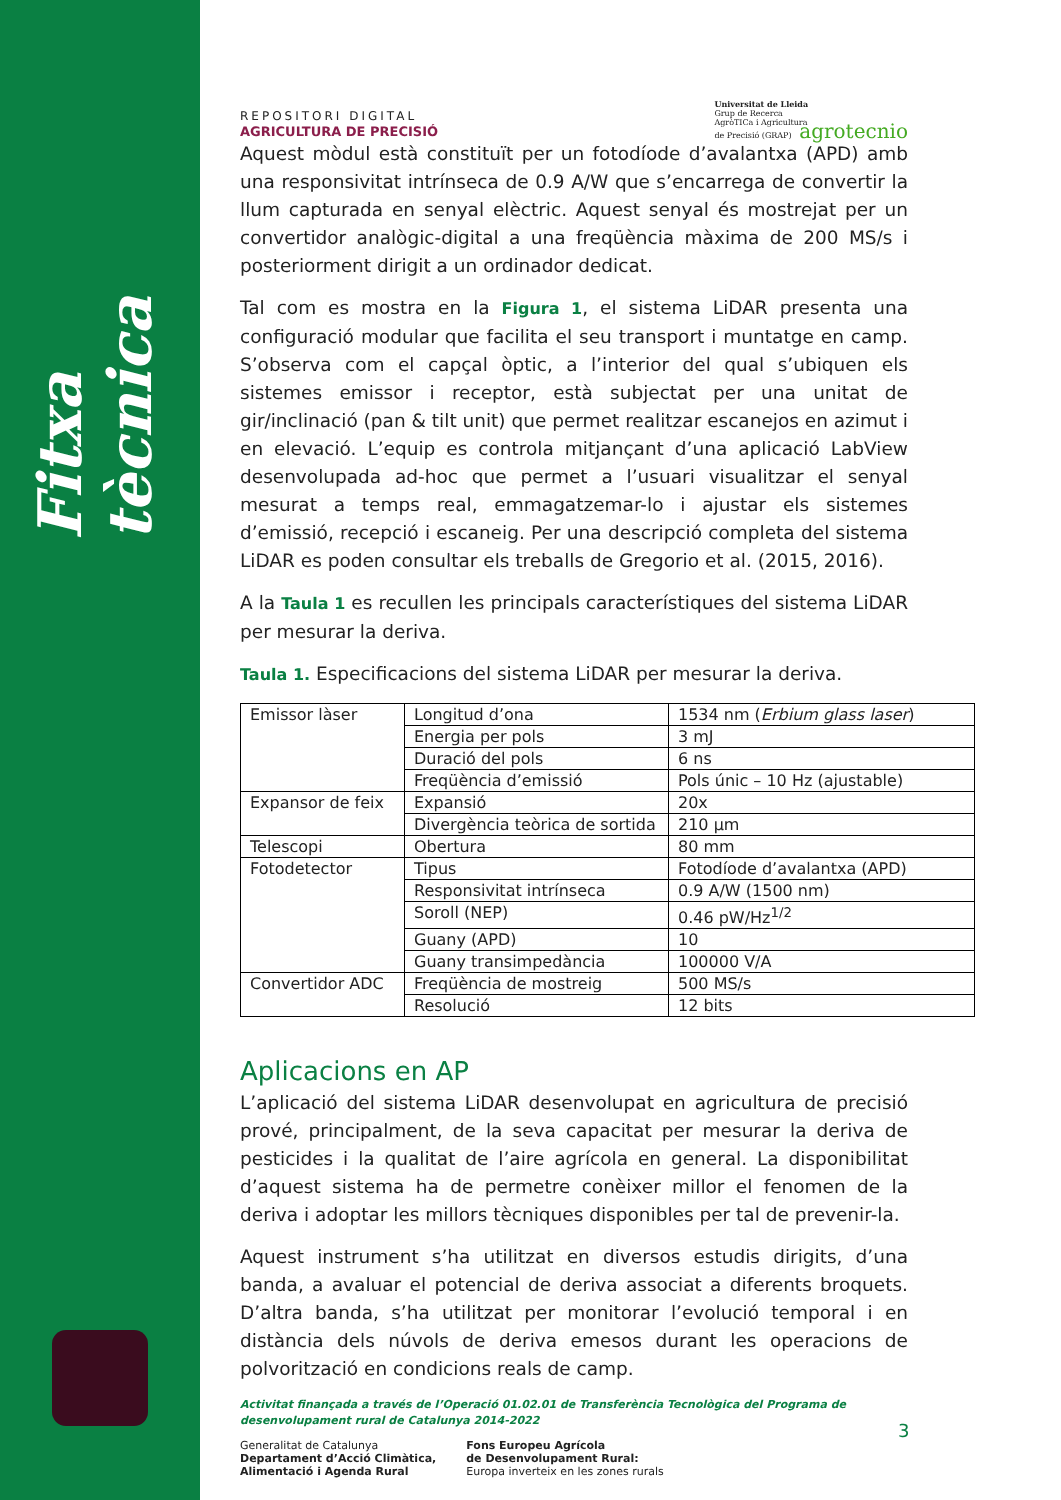Fitxa tècnica
REPOSITORI DIGITAL
AGRICULTURA DE PRECISIÓ
Universitat de Lleida
Grup de Recerca
AgròTICa i Agricultura
de Precisió (GRAP) agrotecnio
Aquest mòdul està constituït per un fotodíode d’avalantxa (APD) amb una responsivitat intrínseca de 0.9 A/W que s’encarrega de convertir la llum capturada en senyal elèctric. Aquest senyal és mostrejat per un convertidor analògic-digital a una freqüència màxima de 200 MS/s i posteriorment dirigit a un ordinador dedicat.
Tal com es mostra en la Figura 1, el sistema LiDAR presenta una configuració modular que facilita el seu transport i muntatge en camp. S’observa com el capçal òptic, a l’interior del qual s’ubiquen els sistemes emissor i receptor, està subjectat per una unitat de gir/inclinació (pan & tilt unit) que permet realitzar escanejos en azimut i en elevació. L’equip es controla mitjançant d’una aplicació LabView desenvolupada ad-hoc que permet a l’usuari visualitzar el senyal mesurat a temps real, emmagatzemar-lo i ajustar els sistemes d’emissió, recepció i escaneig. Per una descripció completa del sistema LiDAR es poden consultar els treballs de Gregorio et al. (2015, 2016).
A la Taula 1 es recullen les principals característiques del sistema LiDAR per mesurar la deriva.
Taula 1. Especificacions del sistema LiDAR per mesurar la deriva.
| Emissor làser | Longitud d’ona | 1534 nm ( Erbium glass laser ) |
| | Energia per pols | 3 mJ |
| | Duració del pols | 6 ns |
| | Freqüència d’emissió | Pols únic – 10 Hz (ajustable) |
| Expansor de feix | Expansió | 20x |
| | Divergència teòrica de sortida | 210 µm |
| Telescopi | Obertura | 80 mm |
| Fotodetector | Tipus | Fotodíode d’avalantxa (APD) |
| | Responsivitat intrínseca | 0.9 A/W (1500 nm) |
| | Soroll (NEP) | 0.46 pW/Hz<sup>1/2</sup> |
| | Guany (APD) | 10 |
| | Guany transimpedància | 100000 V/A |
| Convertidor ADC | Freqüència de mostreig | 500 MS/s |
| | Resolució | 12 bits |
Aplicacions en AP
L’aplicació del sistema LiDAR desenvolupat en agricultura de precisió prové, principalment, de la seva capacitat per mesurar la deriva de pesticides i la qualitat de l’aire agrícola en general. La disponibilitat d’aquest sistema ha de permetre conèixer millor el fenomen de la deriva i adoptar les millors tècniques disponibles per tal de prevenir-la.
Aquest instrument s’ha utilitzat en diversos estudis dirigits, d’una banda, a avaluar el potencial de deriva associat a diferents broquets. D’altra banda, s’ha utilitzat per monitorar l’evolució temporal i en distància dels núvols de deriva emesos durant les operacions de polvorització en condicions reals de camp.
Activitat finançada a través de l’Operació 01.02.01 de Transferència Tecnològica del Programa de desenvolupament rural de Catalunya 2014-2022
Generalitat de Catalunya
Departament d’Acció Climàtica,
Alimentació i Agenda Rural
Fons Europeu Agrícola
de Desenvolupament Rural:
Europa inverteix en les zones rurals
3